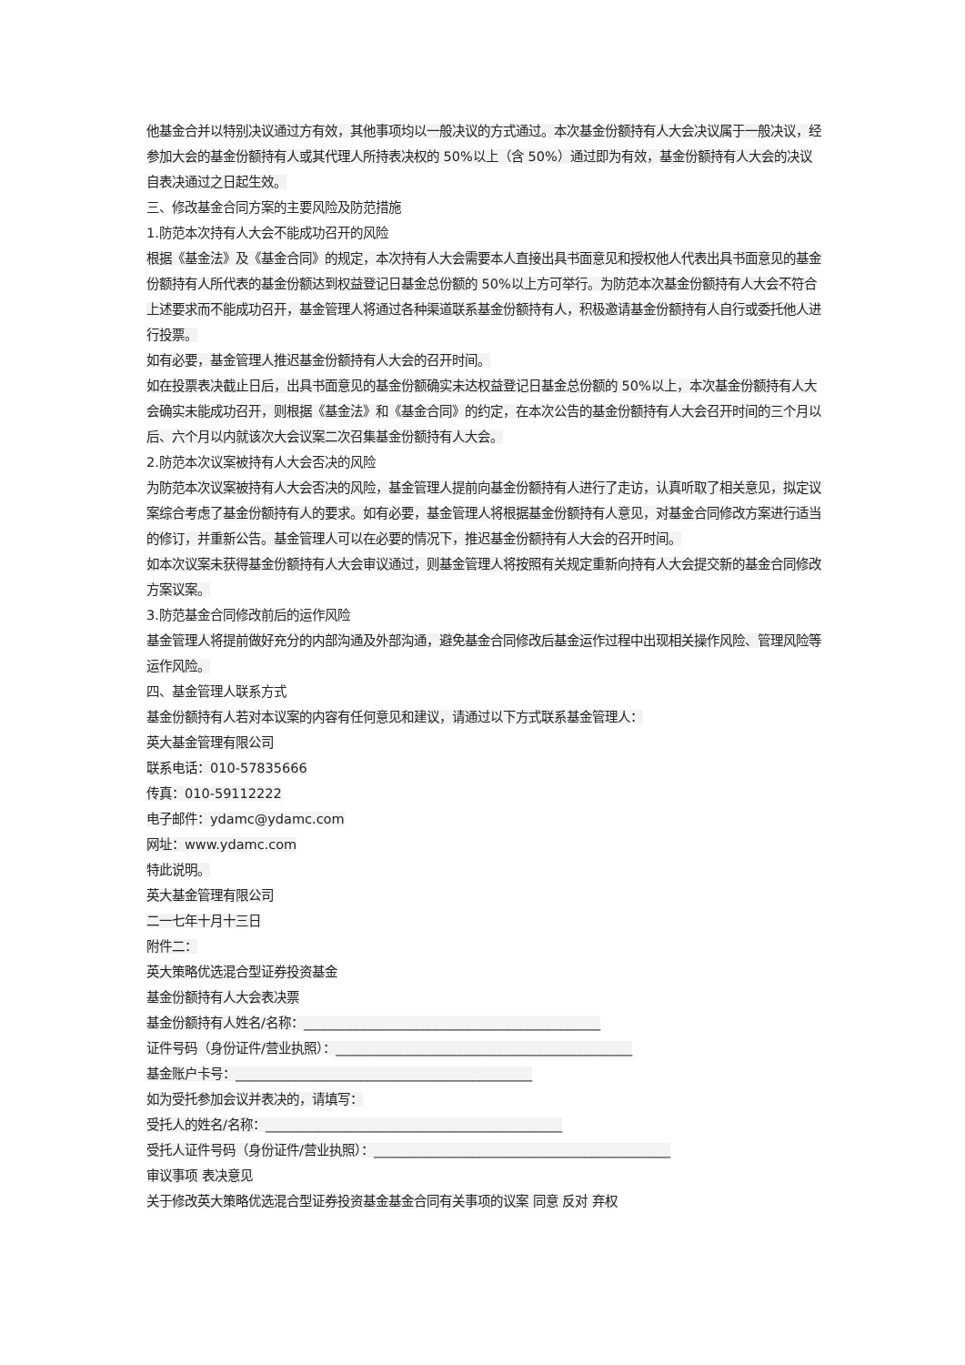他基金合并以特别决议通过方有效，其他事项均以一般决议的方式通过。本次基金份额持有人大会决议属于一般决议，经参加大会的基金份额持有人或其代理人所持表决权的 50%以上（含 50%）通过即为有效，基金份额持有人大会的决议自表决通过之日起生效。
三、修改基金合同方案的主要风险及防范措施
1.防范本次持有人大会不能成功召开的风险
根据《基金法》及《基金合同》的规定，本次持有人大会需要本人直接出具书面意见和授权他人代表出具书面意见的基金份额持有人所代表的基金份额达到权益登记日基金总份额的 50%以上方可举行。为防范本次基金份额持有人大会不符合上述要求而不能成功召开，基金管理人将通过各种渠道联系基金份额持有人，积极邀请基金份额持有人自行或委托他人进行投票。
如有必要，基金管理人推迟基金份额持有人大会的召开时间。
如在投票表决截止日后，出具书面意见的基金份额确实未达权益登记日基金总份额的 50%以上，本次基金份额持有人大会确实未能成功召开，则根据《基金法》和《基金合同》的约定，在本次公告的基金份额持有人大会召开时间的三个月以后、六个月以内就该次大会议案二次召集基金份额持有人大会。
2.防范本次议案被持有人大会否决的风险
为防范本次议案被持有人大会否决的风险，基金管理人提前向基金份额持有人进行了走访，认真听取了相关意见，拟定议案综合考虑了基金份额持有人的要求。如有必要，基金管理人将根据基金份额持有人意见，对基金合同修改方案进行适当的修订，并重新公告。基金管理人可以在必要的情况下，推迟基金份额持有人大会的召开时间。
如本次议案未获得基金份额持有人大会审议通过，则基金管理人将按照有关规定重新向持有人大会提交新的基金合同修改方案议案。
3.防范基金合同修改前后的运作风险
基金管理人将提前做好充分的内部沟通及外部沟通，避免基金合同修改后基金运作过程中出现相关操作风险、管理风险等运作风险。
四、基金管理人联系方式
基金份额持有人若对本议案的内容有任何意见和建议，请通过以下方式联系基金管理人：
英大基金管理有限公司
联系电话：010-57835666
传真：010-59112222
电子邮件：ydamc@ydamc.com
网址：www.ydamc.com
特此说明。
英大基金管理有限公司
二一七年十月十三日
附件二：
英大策略优选混合型证券投资基金
基金份额持有人大会表决票
基金份额持有人姓名/名称：_____________________________________________
证件号码（身份证件/营业执照）：_____________________________________________
基金账户卡号：_____________________________________________
如为受托参加会议并表决的，请填写：
受托人的姓名/名称：_____________________________________________
受托人证件号码（身份证件/营业执照）：_____________________________________________
审议事项 表决意见
关于修改英大策略优选混合型证券投资基金基金合同有关事项的议案 同意 反对 弃权